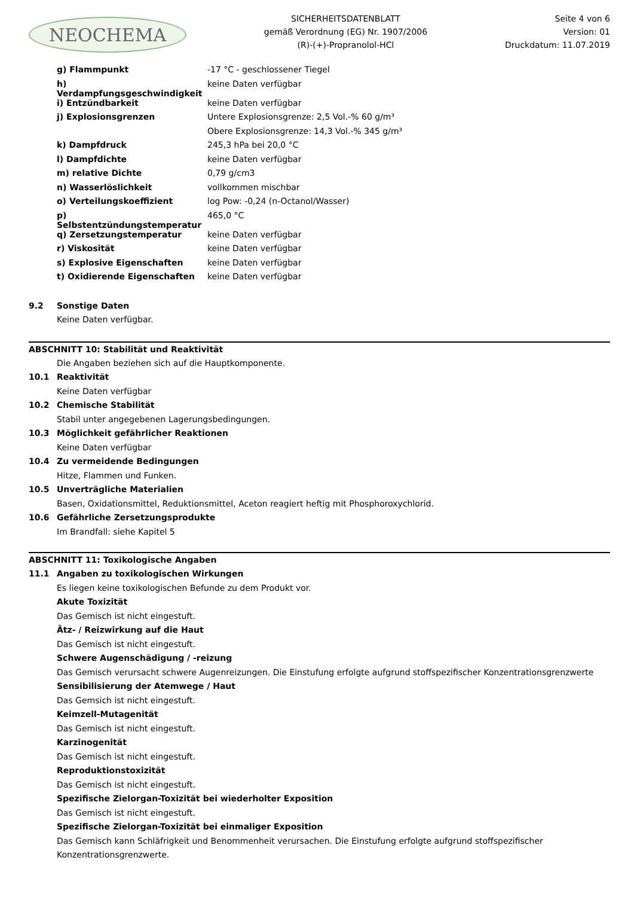NEOCHEMA
SICHERHEITSDATENBLATT
gemäß Verordnung (EG) Nr. 1907/2006
(R)-(+)-Propranolol-HCl
Seite 4 von 6
Version: 01
Druckdatum: 11.07.2019
| g) Flammpunkt | -17 °C - geschlossener Tiegel |
| h) Verdampfungsgeschwindigkeit | keine Daten verfügbar |
| i) Entzündbarkeit | keine Daten verfügbar |
| j) Explosionsgrenzen | Untere Explosionsgrenze: 2,5 Vol.-% 60 g/m³ |
| | Obere Explosionsgrenze: 14,3 Vol.-% 345 g/m³ |
| k) Dampfdruck | 245,3 hPa bei 20,0 °C |
| l) Dampfdichte | keine Daten verfügbar |
| m) relative Dichte | 0,79 g/cm3 |
| n) Wasserlöslichkeit | vollkommen mischbar |
| o) Verteilungskoeffizient | log Pow: -0,24 (n-Octanol/Wasser) |
| p) Selbstentzündungstemperatur | 465,0 °C |
| q) Zersetzungstemperatur | keine Daten verfügbar |
| r) Viskosität | keine Daten verfügbar |
| s) Explosive Eigenschaften | keine Daten verfügbar |
| t) Oxidierende Eigenschaften | keine Daten verfügbar |
9.2 Sonstige Daten
Keine Daten verfügbar.
ABSCHNITT 10: Stabilität und Reaktivität
Die Angaben beziehen sich auf die Hauptkomponente.
10.1 Reaktivität
Keine Daten verfügbar
10.2 Chemische Stabilität
Stabil unter angegebenen Lagerungsbedingungen.
10.3 Möglichkeit gefährlicher Reaktionen
Keine Daten verfügbar
10.4 Zu vermeidende Bedingungen
Hitze, Flammen und Funken.
10.5 Unverträgliche Materialien
Basen, Oxidationsmittel, Reduktionsmittel, Aceton reagiert heftig mit Phosphoroxychlorid.
10.6 Gefährliche Zersetzungsprodukte
Im Brandfall: siehe Kapitel 5
ABSCHNITT 11: Toxikologische Angaben
11.1 Angaben zu toxikologischen Wirkungen
Es liegen keine toxikologischen Befunde zu dem Produkt vor.
Akute Toxizität
Das Gemisch ist nicht eingestuft.
Ätz- / Reizwirkung auf die Haut
Das Gemisch ist nicht eingestuft.
Schwere Augenschädigung / -reizung
Das Gemisch verursacht schwere Augenreizungen. Die Einstufung erfolgte aufgrund stoffspezifischer Konzentrationsgrenzwerte
Sensibilisierung der Atemwege / Haut
Das Gemsich ist nicht eingestuft.
Keimzell-Mutagenität
Das Gemisch ist nicht eingestuft.
Karzinogenität
Das Gemisch ist nicht eingestuft.
Reproduktionstoxizität
Das Gemisch ist nicht eingestuft.
Spezifische Zielorgan-Toxizität bei wiederholter Exposition
Das Gemisch ist nicht eingestuft.
Spezifische Zielorgan-Toxizität bei einmaliger Exposition
Das Gemisch kann Schläfrigkeit und Benommenheit verursachen. Die Einstufung erfolgte aufgrund stoffspezifischer Konzentrationsgrenzwerte.